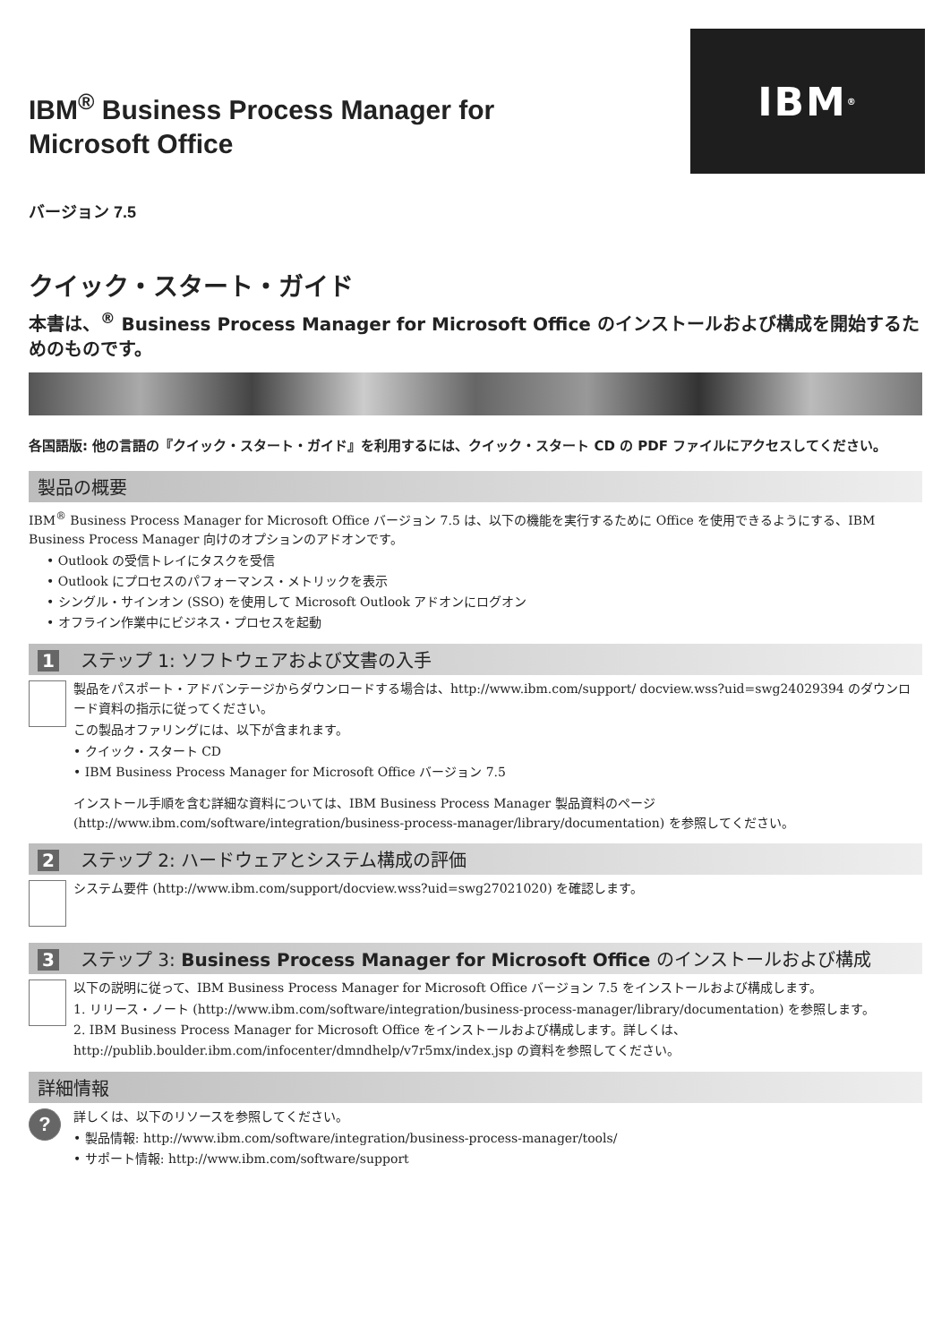IBM<sup>®</sup>
IBM<sup>®</sup> Business Process Manager for Microsoft Office
バージョン 7.5
クイック・スタート・ガイド
本書は、<sup>®</sup> Business Process Manager for Microsoft Office のインストールおよび構成を開始するためのものです。
各国語版: 他の言語の『クイック・スタート・ガイド』を利用するには、クイック・スタート CD の PDF ファイルにアクセスしてください。
製品の概要
IBM<sup>®</sup> Business Process Manager for Microsoft Office バージョン 7.5 は、以下の機能を実行するために Office を使用できるようにする、IBM Business Process Manager 向けのオプションのアドオンです。
• Outlook の受信トレイにタスクを受信
• Outlook にプロセスのパフォーマンス・メトリックを表示
• シングル・サインオン (SSO) を使用して Microsoft Outlook アドオンにログオン
• オフライン作業中にビジネス・プロセスを起動
1 ステップ 1: ソフトウェアおよび文書の入手
製品をパスポート・アドバンテージからダウンロードする場合は、http://www.ibm.com/support/ docview.wss?uid=swg24029394 のダウンロード資料の指示に従ってください。
この製品オファリングには、以下が含まれます。
• クイック・スタート CD
• IBM Business Process Manager for Microsoft Office バージョン 7.5
インストール手順を含む詳細な資料については、IBM Business Process Manager 製品資料のページ (http://www.ibm.com/software/integration/business-process-manager/library/documentation) を参照してください。
2 ステップ 2: ハードウェアとシステム構成の評価
システム要件 (http://www.ibm.com/support/docview.wss?uid=swg27021020) を確認します。
3 ステップ 3: Business Process Manager for Microsoft Office のインストールおよび構成
以下の説明に従って、IBM Business Process Manager for Microsoft Office バージョン 7.5 をインストールおよび構成します。
1. リリース・ノート (http://www.ibm.com/software/integration/business-process-manager/library/documentation) を参照します。
2. IBM Business Process Manager for Microsoft Office をインストールおよび構成します。詳しくは、http://publib.boulder.ibm.com/infocenter/dmndhelp/v7r5mx/index.jsp の資料を参照してください。
詳細情報
?
詳しくは、以下のリソースを参照してください。
• 製品情報: http://www.ibm.com/software/integration/business-process-manager/tools/
• サポート情報: http://www.ibm.com/software/support